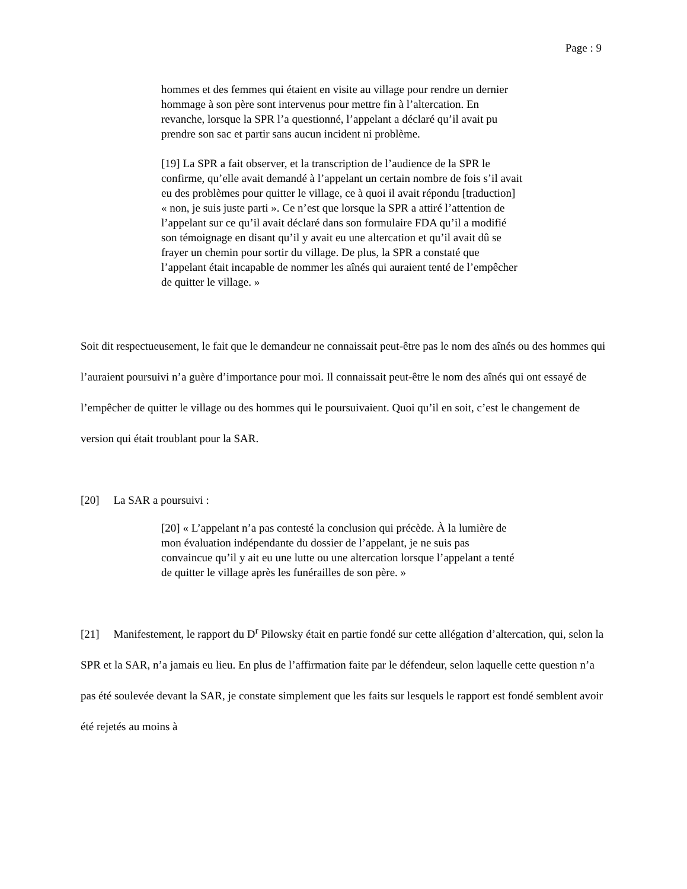Page : 9
hommes et des femmes qui étaient en visite au village pour rendre un dernier hommage à son père sont intervenus pour mettre fin à l’altercation. En revanche, lorsque la SPR l’a questionné, l’appelant a déclaré qu’il avait pu prendre son sac et partir sans aucun incident ni problème.
[19] La SPR a fait observer, et la transcription de l’audience de la SPR le confirme, qu’elle avait demandé à l’appelant un certain nombre de fois s’il avait eu des problèmes pour quitter le village, ce à quoi il avait répondu [traduction] « non, je suis juste parti ». Ce n’est que lorsque la SPR a attiré l’attention de l’appelant sur ce qu’il avait déclaré dans son formulaire FDA qu’il a modifié son témoignage en disant qu’il y avait eu une altercation et qu’il avait dû se frayer un chemin pour sortir du village. De plus, la SPR a constaté que l’appelant était incapable de nommer les aînés qui auraient tenté de l’empêcher de quitter le village. »
Soit dit respectueusement, le fait que le demandeur ne connaissait peut-être pas le nom des aînés ou des hommes qui l’auraient poursuivi n’a guère d’importance pour moi. Il connaissait peut-être le nom des aînés qui ont essayé de l’empêcher de quitter le village ou des hommes qui le poursuivaient. Quoi qu’il en soit, c’est le changement de version qui était troublant pour la SAR.
[20] La SAR a poursuivi :
[20] « L’appelant n’a pas contesté la conclusion qui précède. À la lumière de mon évaluation indépendante du dossier de l’appelant, je ne suis pas convaincue qu’il y ait eu une lutte ou une altercation lorsque l’appelant a tenté de quitter le village après les funérailles de son père. »
[21] Manifestement, le rapport du D<sup>r</sup> Pilowsky était en partie fondé sur cette allégation d’altercation, qui, selon la SPR et la SAR, n’a jamais eu lieu. En plus de l’affirmation faite par le défendeur, selon laquelle cette question n’a pas été soulevée devant la SAR, je constate simplement que les faits sur lesquels le rapport est fondé semblent avoir été rejetés au moins à